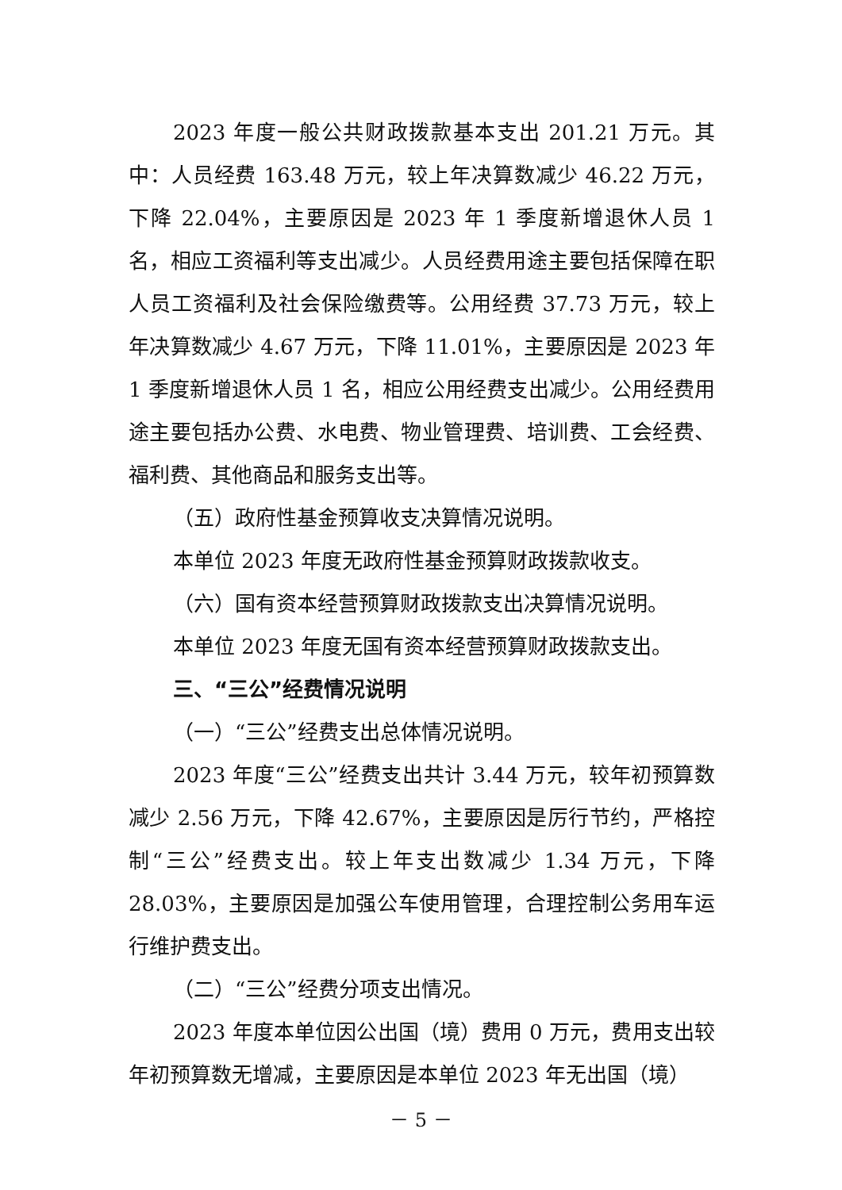2023 年度一般公共财政拨款基本支出 201.21 万元。其中：人员经费 163.48 万元，较上年决算数减少 46.22 万元，下降 22.04%，主要原因是 2023 年 1 季度新增退休人员 1 名，相应工资福利等支出减少。人员经费用途主要包括保障在职人员工资福利及社会保险缴费等。公用经费 37.73 万元，较上年决算数减少 4.67 万元，下降 11.01%，主要原因是 2023 年 1 季度新增退休人员 1 名，相应公用经费支出减少。公用经费用途主要包括办公费、水电费、物业管理费、培训费、工会经费、福利费、其他商品和服务支出等。
（五）政府性基金预算收支决算情况说明。
本单位 2023 年度无政府性基金预算财政拨款收支。
（六）国有资本经营预算财政拨款支出决算情况说明。
本单位 2023 年度无国有资本经营预算财政拨款支出。
三、“三公”经费情况说明
（一）“三公”经费支出总体情况说明。
2023 年度“三公”经费支出共计 3.44 万元，较年初预算数减少 2.56 万元，下降 42.67%，主要原因是厉行节约，严格控制“三公”经费支出。较上年支出数减少 1.34 万元，下降 28.03%，主要原因是加强公车使用管理，合理控制公务用车运行维护费支出。
（二）“三公”经费分项支出情况。
2023 年度本单位因公出国（境）费用 0 万元，费用支出较年初预算数无增减，主要原因是本单位 2023 年无出国（境）
－ 5 －